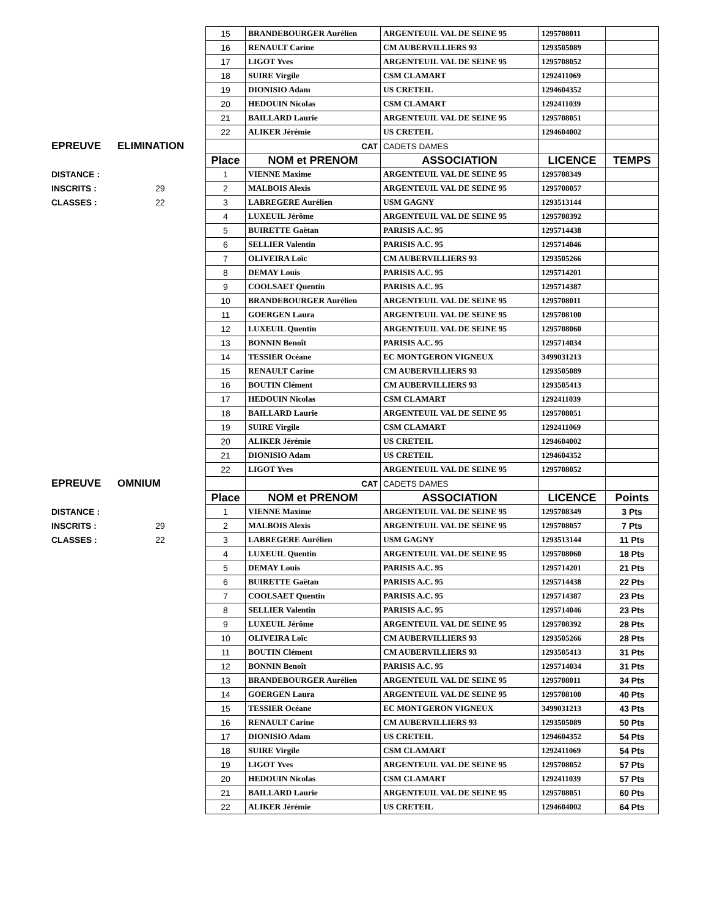| | | 15 | BRANDEBOURGER Aurélien | ARGENTEUIL VAL DE SEINE 95 | 1295708011 | |
| | | 16 | RENAULT Carine | CM AUBERVILLIERS 93 | 1293505089 | |
| | | 17 | LIGOT Yves | ARGENTEUIL VAL DE SEINE 95 | 1295708052 | |
| | | 18 | SUIRE Virgile | CSM CLAMART | 1292411069 | |
| | | 19 | DIONISIO Adam | US CRETEIL | 1294604352 | |
| | | 20 | HEDOUIN Nicolas | CSM CLAMART | 1292411039 | |
| | | 21 | BAILLARD Laurie | ARGENTEUIL VAL DE SEINE 95 | 1295708051 | |
| | | 22 | ALIKER Jérémie | US CRETEIL | 1294604002 | |
| EPREUVE | ELIMINATION | | CAT | CADETS DAMES | | |
| | | Place | NOM et PRENOM | ASSOCIATION | LICENCE | TEMPS |
| DISTANCE : | | 1 | VIENNE Maxime | ARGENTEUIL VAL DE SEINE 95 | 1295708349 | |
| INSCRITS : | 29 | 2 | MALBOIS Alexis | ARGENTEUIL VAL DE SEINE 95 | 1295708057 | |
| CLASSES : | 22 | 3 | LABREGERE Aurélien | USM GAGNY | 1293513144 | |
| | | 4 | LUXEUIL Jérôme | ARGENTEUIL VAL DE SEINE 95 | 1295708392 | |
| | | 5 | BUIRETTE Gaëtan | PARISIS A.C. 95 | 1295714438 | |
| | | 6 | SELLIER Valentin | PARISIS A.C. 95 | 1295714046 | |
| | | 7 | OLIVEIRA Loïc | CM AUBERVILLIERS 93 | 1293505266 | |
| | | 8 | DEMAY Louis | PARISIS A.C. 95 | 1295714201 | |
| | | 9 | COOLSAET Quentin | PARISIS A.C. 95 | 1295714387 | |
| | | 10 | BRANDEBOURGER Aurélien | ARGENTEUIL VAL DE SEINE 95 | 1295708011 | |
| | | 11 | GOERGEN Laura | ARGENTEUIL VAL DE SEINE 95 | 1295708100 | |
| | | 12 | LUXEUIL Quentin | ARGENTEUIL VAL DE SEINE 95 | 1295708060 | |
| | | 13 | BONNIN Benoît | PARISIS A.C. 95 | 1295714034 | |
| | | 14 | TESSIER Océane | EC MONTGERON VIGNEUX | 3499031213 | |
| | | 15 | RENAULT Carine | CM AUBERVILLIERS 93 | 1293505089 | |
| | | 16 | BOUTIN Clément | CM AUBERVILLIERS 93 | 1293505413 | |
| | | 17 | HEDOUIN Nicolas | CSM CLAMART | 1292411039 | |
| | | 18 | BAILLARD Laurie | ARGENTEUIL VAL DE SEINE 95 | 1295708051 | |
| | | 19 | SUIRE Virgile | CSM CLAMART | 1292411069 | |
| | | 20 | ALIKER Jérémie | US CRETEIL | 1294604002 | |
| | | 21 | DIONISIO Adam | US CRETEIL | 1294604352 | |
| | | 22 | LIGOT Yves | ARGENTEUIL VAL DE SEINE 95 | 1295708052 | |
| EPREUVE | OMNIUM | | CAT | CADETS DAMES | | |
| | | Place | NOM et PRENOM | ASSOCIATION | LICENCE | Points |
| DISTANCE : | | 1 | VIENNE Maxime | ARGENTEUIL VAL DE SEINE 95 | 1295708349 | 3 Pts |
| INSCRITS : | 29 | 2 | MALBOIS Alexis | ARGENTEUIL VAL DE SEINE 95 | 1295708057 | 7 Pts |
| CLASSES : | 22 | 3 | LABREGERE Aurélien | USM GAGNY | 1293513144 | 11 Pts |
| | | 4 | LUXEUIL Quentin | ARGENTEUIL VAL DE SEINE 95 | 1295708060 | 18 Pts |
| | | 5 | DEMAY Louis | PARISIS A.C. 95 | 1295714201 | 21 Pts |
| | | 6 | BUIRETTE Gaëtan | PARISIS A.C. 95 | 1295714438 | 22 Pts |
| | | 7 | COOLSAET Quentin | PARISIS A.C. 95 | 1295714387 | 23 Pts |
| | | 8 | SELLIER Valentin | PARISIS A.C. 95 | 1295714046 | 23 Pts |
| | | 9 | LUXEUIL Jérôme | ARGENTEUIL VAL DE SEINE 95 | 1295708392 | 28 Pts |
| | | 10 | OLIVEIRA Loïc | CM AUBERVILLIERS 93 | 1293505266 | 28 Pts |
| | | 11 | BOUTIN Clément | CM AUBERVILLIERS 93 | 1293505413 | 31 Pts |
| | | 12 | BONNIN Benoît | PARISIS A.C. 95 | 1295714034 | 31 Pts |
| | | 13 | BRANDEBOURGER Aurélien | ARGENTEUIL VAL DE SEINE 95 | 1295708011 | 34 Pts |
| | | 14 | GOERGEN Laura | ARGENTEUIL VAL DE SEINE 95 | 1295708100 | 40 Pts |
| | | 15 | TESSIER Océane | EC MONTGERON VIGNEUX | 3499031213 | 43 Pts |
| | | 16 | RENAULT Carine | CM AUBERVILLIERS 93 | 1293505089 | 50 Pts |
| | | 17 | DIONISIO Adam | US CRETEIL | 1294604352 | 54 Pts |
| | | 18 | SUIRE Virgile | CSM CLAMART | 1292411069 | 54 Pts |
| | | 19 | LIGOT Yves | ARGENTEUIL VAL DE SEINE 95 | 1295708052 | 57 Pts |
| | | 20 | HEDOUIN Nicolas | CSM CLAMART | 1292411039 | 57 Pts |
| | | 21 | BAILLARD Laurie | ARGENTEUIL VAL DE SEINE 95 | 1295708051 | 60 Pts |
| | | 22 | ALIKER Jérémie | US CRETEIL | 1294604002 | 64 Pts |